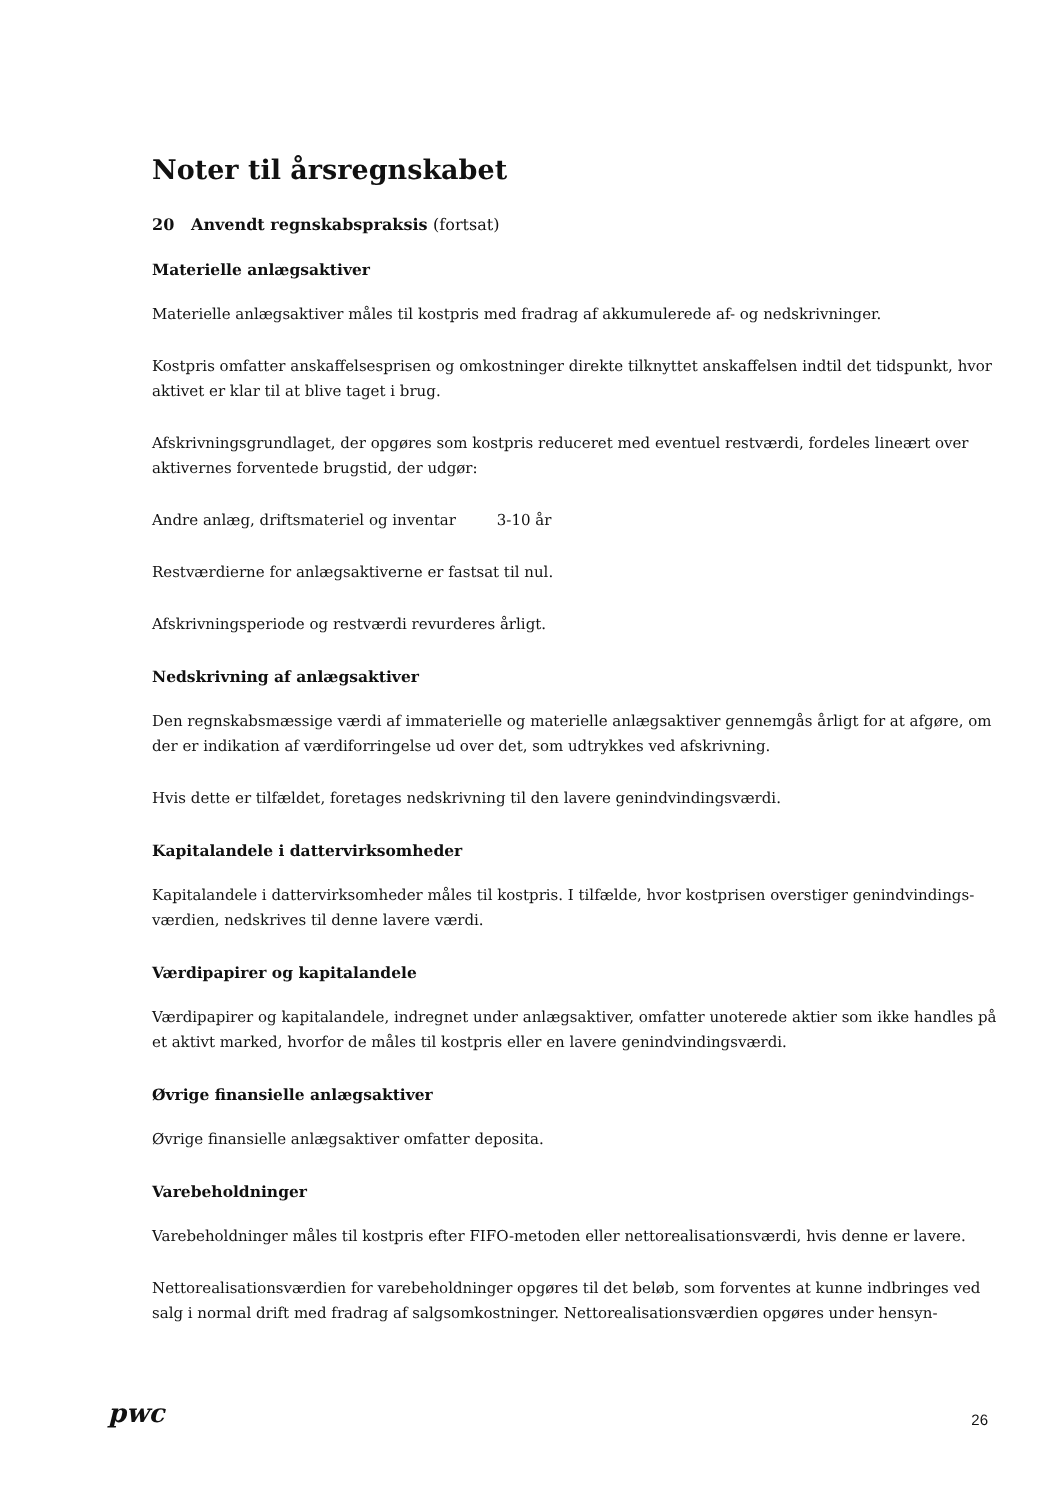Noter til årsregnskabet
20 Anvendt regnskabspraksis (fortsat)
Materielle anlægsaktiver
Materielle anlægsaktiver måles til kostpris med fradrag af akkumulerede af- og nedskrivninger.
Kostpris omfatter anskaffelsesprisen og omkostninger direkte tilknyttet anskaffelsen indtil det tidspunkt, hvor aktivet er klar til at blive taget i brug.
Afskrivningsgrundlaget, der opgøres som kostpris reduceret med eventuel restværdi, fordeles lineært over aktivernes forventede brugstid, der udgør:
Andre anlæg, driftsmateriel og inventar 3-10 år
Restværdierne for anlægsaktiverne er fastsat til nul.
Afskrivningsperiode og restværdi revurderes årligt.
Nedskrivning af anlægsaktiver
Den regnskabsmæssige værdi af immaterielle og materielle anlægsaktiver gennemgås årligt for at afgøre, om der er indikation af værdiforringelse ud over det, som udtrykkes ved afskrivning.
Hvis dette er tilfældet, foretages nedskrivning til den lavere genindvindingsværdi.
Kapitalandele i dattervirksomheder
Kapitalandele i dattervirksomheder måles til kostpris. I tilfælde, hvor kostprisen overstiger genindvindings-værdien, nedskrives til denne lavere værdi.
Værdipapirer og kapitalandele
Værdipapirer og kapitalandele, indregnet under anlægsaktiver, omfatter unoterede aktier som ikke handles på et aktivt marked, hvorfor de måles til kostpris eller en lavere genindvindingsværdi.
Øvrige finansielle anlægsaktiver
Øvrige finansielle anlægsaktiver omfatter deposita.
Varebeholdninger
Varebeholdninger måles til kostpris efter FIFO-metoden eller nettorealisationsværdi, hvis denne er lavere.
Nettorealisationsværdien for varebeholdninger opgøres til det beløb, som forventes at kunne indbringes ved salg i normal drift med fradrag af salgsomkostninger. Nettorealisationsværdien opgøres under hensyn-
pwc
26